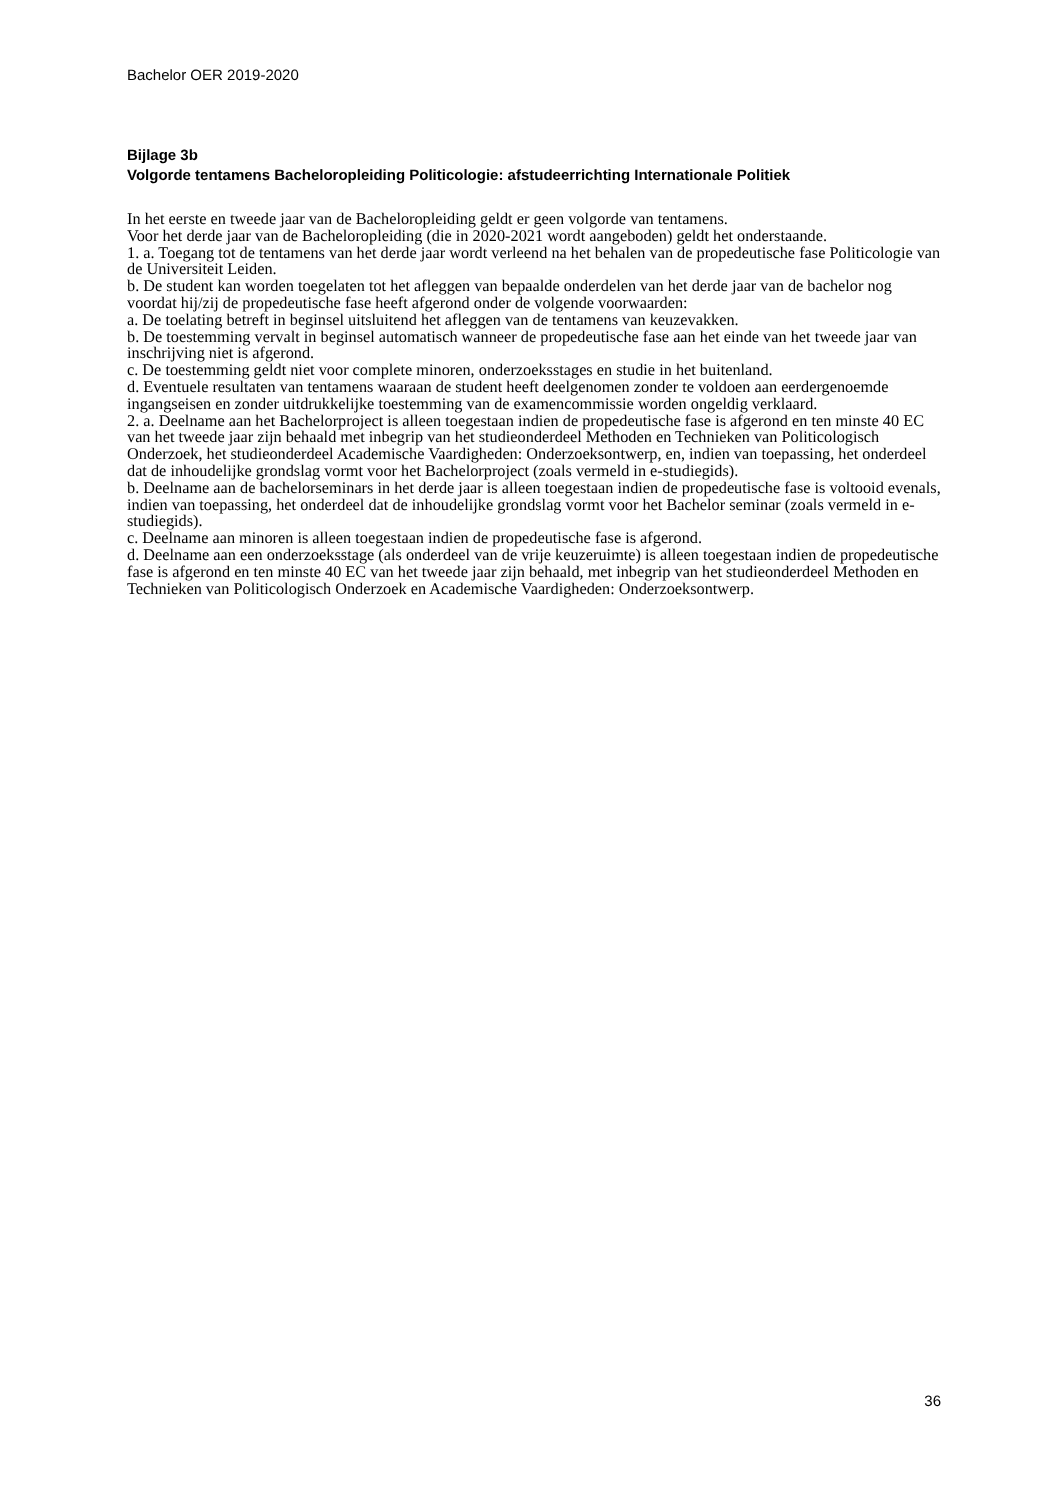Bachelor OER 2019-2020
Bijlage 3b
Volgorde tentamens Bacheloropleiding Politicologie: afstudeerrichting Internationale Politiek
In het eerste en tweede jaar van de Bacheloropleiding geldt er geen volgorde van tentamens.
Voor het derde jaar van de Bacheloropleiding (die in 2020-2021 wordt aangeboden) geldt het onderstaande.
1. a. Toegang tot de tentamens van het derde jaar wordt verleend na het behalen van de propedeutische fase Politicologie van de Universiteit Leiden.
b. De student kan worden toegelaten tot het afleggen van bepaalde onderdelen van het derde jaar van de bachelor nog voordat hij/zij de propedeutische fase heeft afgerond onder de volgende voorwaarden:
a. De toelating betreft in beginsel uitsluitend het afleggen van de tentamens van keuzevakken.
b. De toestemming vervalt in beginsel automatisch wanneer de propedeutische fase aan het einde van het tweede jaar van inschrijving niet is afgerond.
c. De toestemming geldt niet voor complete minoren, onderzoeksstages en studie in het buitenland.
d. Eventuele resultaten van tentamens waaraan de student heeft deelgenomen zonder te voldoen aan eerdergenoemde ingangseisen en zonder uitdrukkelijke toestemming van de examencommissie worden ongeldig verklaard.
2. a. Deelname aan het Bachelorproject is alleen toegestaan indien de propedeutische fase is afgerond en ten minste 40 EC van het tweede jaar zijn behaald met inbegrip van het studieonderdeel Methoden en Technieken van Politicologisch Onderzoek, het studieonderdeel Academische Vaardigheden: Onderzoeksontwerp, en, indien van toepassing, het onderdeel dat de inhoudelijke grondslag vormt voor het Bachelorproject (zoals vermeld in e-studiegids).
b. Deelname aan de bachelorseminars in het derde jaar is alleen toegestaan indien de propedeutische fase is voltooid evenals, indien van toepassing, het onderdeel dat de inhoudelijke grondslag vormt voor het Bachelor seminar (zoals vermeld in e-studiegids).
c. Deelname aan minoren is alleen toegestaan indien de propedeutische fase is afgerond.
d. Deelname aan een onderzoeksstage (als onderdeel van de vrije keuzeruimte) is alleen toegestaan indien de propedeutische fase is afgerond en ten minste 40 EC van het tweede jaar zijn behaald, met inbegrip van het studieonderdeel Methoden en Technieken van Politicologisch Onderzoek en Academische Vaardigheden: Onderzoeksontwerp.
36